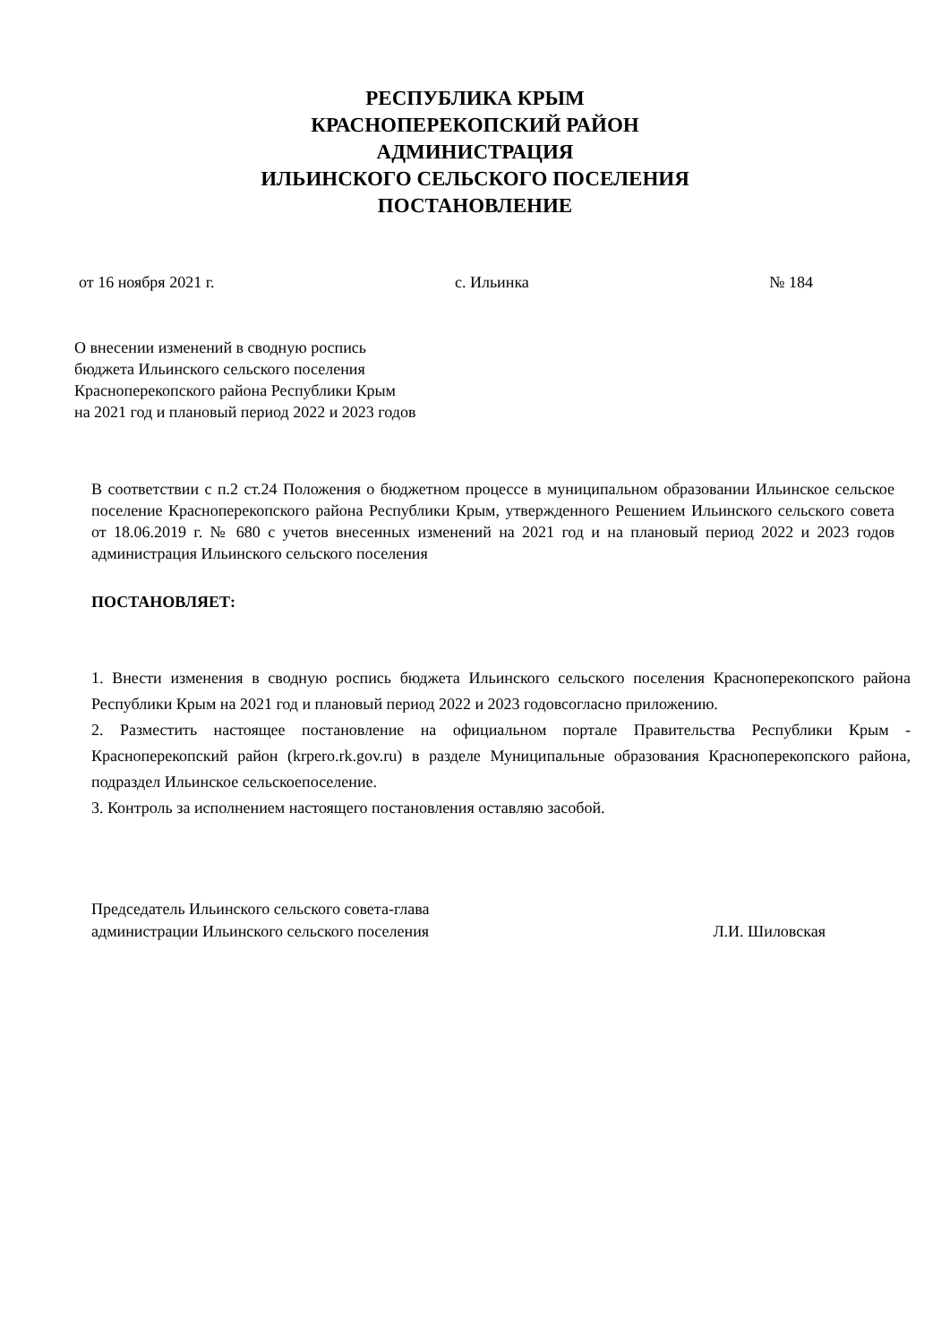РЕСПУБЛИКА КРЫМ
КРАСНОПЕРЕКОПСКИЙ РАЙОН
АДМИНИСТРАЦИЯ
ИЛЬИНСКОГО СЕЛЬСКОГО ПОСЕЛЕНИЯ
ПОСТАНОВЛЕНИЕ
от 16 ноября 2021 г. с. Ильинка № 184
О внесении изменений в сводную роспись
бюджета Ильинского сельского поселения
Красноперекопского района Республики Крым
на 2021 год и плановый период 2022 и 2023 годов
В соответствии с п.2 ст.24 Положения о бюджетном процессе в муниципальном образовании Ильинское сельское поселение Красноперекопского района Республики Крым, утвержденного Решением Ильинского сельского совета от 18.06.2019 г. № 680 с учетов внесенных изменений на 2021 год и на плановый период 2022 и 2023 годов администрация Ильинского сельского поселения
ПОСТАНОВЛЯЕТ:
1. Внести изменения в сводную роспись бюджета Ильинского сельского поселения Красноперекопского района Республики Крым на 2021 год и плановый период 2022 и 2023 годовсогласно приложению.
2. Разместить настоящее постановление на официальном портале Правительства Республики Крым - Красноперекопский район (krpero.rk.gov.ru) в разделе Муниципальные образования Красноперекопского района, подраздел Ильинское сельскоепоселение.
3. Контроль за исполнением настоящего постановления оставляю засобой.
Председатель Ильинского сельского совета-глава
администрации Ильинского сельского поселения Л.И. Шиловская